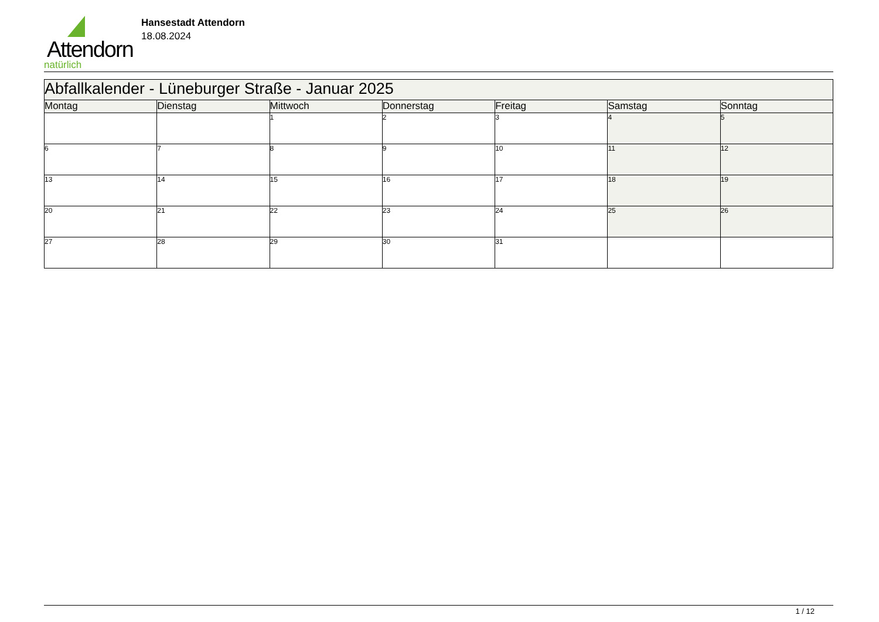Attendorn
natürlich
Hansestadt Attendorn
18.08.2024
| Abfallkalender - Lüneburger Straße - Januar 2025 | | | | | | |
| Montag | Dienstag | Mittwoch | Donnerstag | Freitag | Samstag | Sonntag |
| | | 1 | 2 | 3 | 4 | 5 |
| 6 | 7 | 8 | 9 | 10 | 11 | 12 |
| 13 | 14 | 15 | 16 | 17 | 18 | 19 |
| 20 | 21 | 22 | 23 | 24 | 25 | 26 |
| 27 | 28 | 29 | 30 | 31 | | |
1 / 12